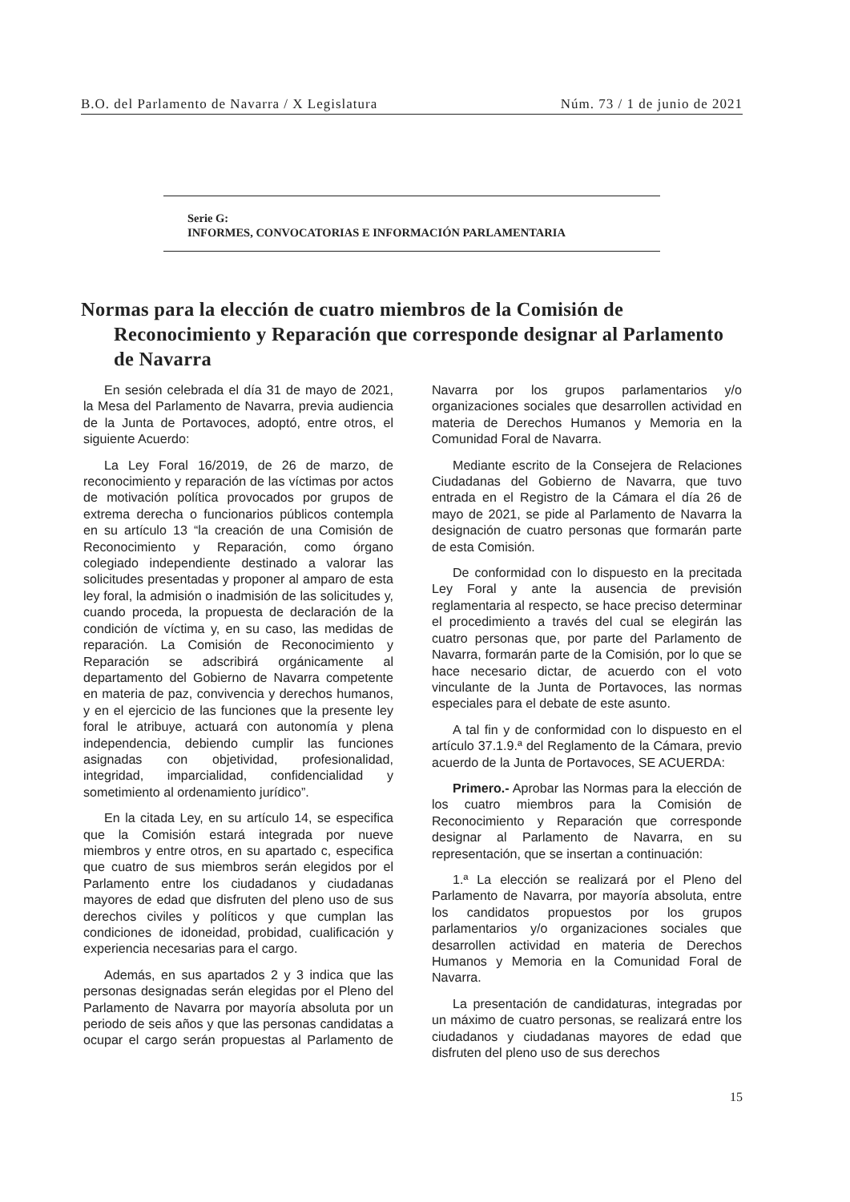B.O. del Parlamento de Navarra / X Legislatura Núm. 73 / 1 de junio de 2021
Serie G:
INFORMES, CONVOCATORIAS E INFORMACIÓN PARLAMENTARIA
Normas para la elección de cuatro miembros de la Comisión de Reconocimiento y Reparación que corresponde designar al Parlamento de Navarra
En sesión celebrada el día 31 de mayo de 2021, la Mesa del Parlamento de Navarra, previa audiencia de la Junta de Portavoces, adoptó, entre otros, el siguiente Acuerdo:
La Ley Foral 16/2019, de 26 de marzo, de reconocimiento y reparación de las víctimas por actos de motivación política provocados por grupos de extrema derecha o funcionarios públicos contempla en su artículo 13 “la creación de una Comisión de Reconocimiento y Reparación, como órgano colegiado independiente destinado a valorar las solicitudes presentadas y proponer al amparo de esta ley foral, la admisión o inadmisión de las solicitudes y, cuando proceda, la propuesta de declaración de la condición de víctima y, en su caso, las medidas de reparación. La Comisión de Reconocimiento y Reparación se adscribirá orgánicamente al departamento del Gobierno de Navarra competente en materia de paz, convivencia y derechos humanos, y en el ejercicio de las funciones que la presente ley foral le atribuye, actuará con autonomía y plena independencia, debiendo cumplir las funciones asignadas con objetividad, profesionalidad, integridad, imparcialidad, confidencialidad y sometimiento al ordenamiento jurídico”.
En la citada Ley, en su artículo 14, se especifica que la Comisión estará integrada por nueve miembros y entre otros, en su apartado c, especifica que cuatro de sus miembros serán elegidos por el Parlamento entre los ciudadanos y ciudadanas mayores de edad que disfruten del pleno uso de sus derechos civiles y políticos y que cumplan las condiciones de idoneidad, probidad, cualificación y experiencia necesarias para el cargo.
Además, en sus apartados 2 y 3 indica que las personas designadas serán elegidas por el Pleno del Parlamento de Navarra por mayoría absoluta por un periodo de seis años y que las personas candidatas a ocupar el cargo serán propuestas al Parlamento de Navarra por los grupos parlamentarios y/o organizaciones sociales que desarrollen actividad en materia de Derechos Humanos y Memoria en la Comunidad Foral de Navarra.
Mediante escrito de la Consejera de Relaciones Ciudadanas del Gobierno de Navarra, que tuvo entrada en el Registro de la Cámara el día 26 de mayo de 2021, se pide al Parlamento de Navarra la designación de cuatro personas que formarán parte de esta Comisión.
De conformidad con lo dispuesto en la precitada Ley Foral y ante la ausencia de previsión reglamentaria al respecto, se hace preciso determinar el procedimiento a través del cual se elegirán las cuatro personas que, por parte del Parlamento de Navarra, formarán parte de la Comisión, por lo que se hace necesario dictar, de acuerdo con el voto vinculante de la Junta de Portavoces, las normas especiales para el debate de este asunto.
A tal fin y de conformidad con lo dispuesto en el artículo 37.1.9.ª del Reglamento de la Cámara, previo acuerdo de la Junta de Portavoces, SE ACUERDA:
Primero.- Aprobar las Normas para la elección de los cuatro miembros para la Comisión de Reconocimiento y Reparación que corresponde designar al Parlamento de Navarra, en su representación, que se insertan a continuación:
1.ª La elección se realizará por el Pleno del Parlamento de Navarra, por mayoría absoluta, entre los candidatos propuestos por los grupos parlamentarios y/o organizaciones sociales que desarrollen actividad en materia de Derechos Humanos y Memoria en la Comunidad Foral de Navarra.
La presentación de candidaturas, integradas por un máximo de cuatro personas, se realizará entre los ciudadanos y ciudadanas mayores de edad que disfruten del pleno uso de sus derechos
15